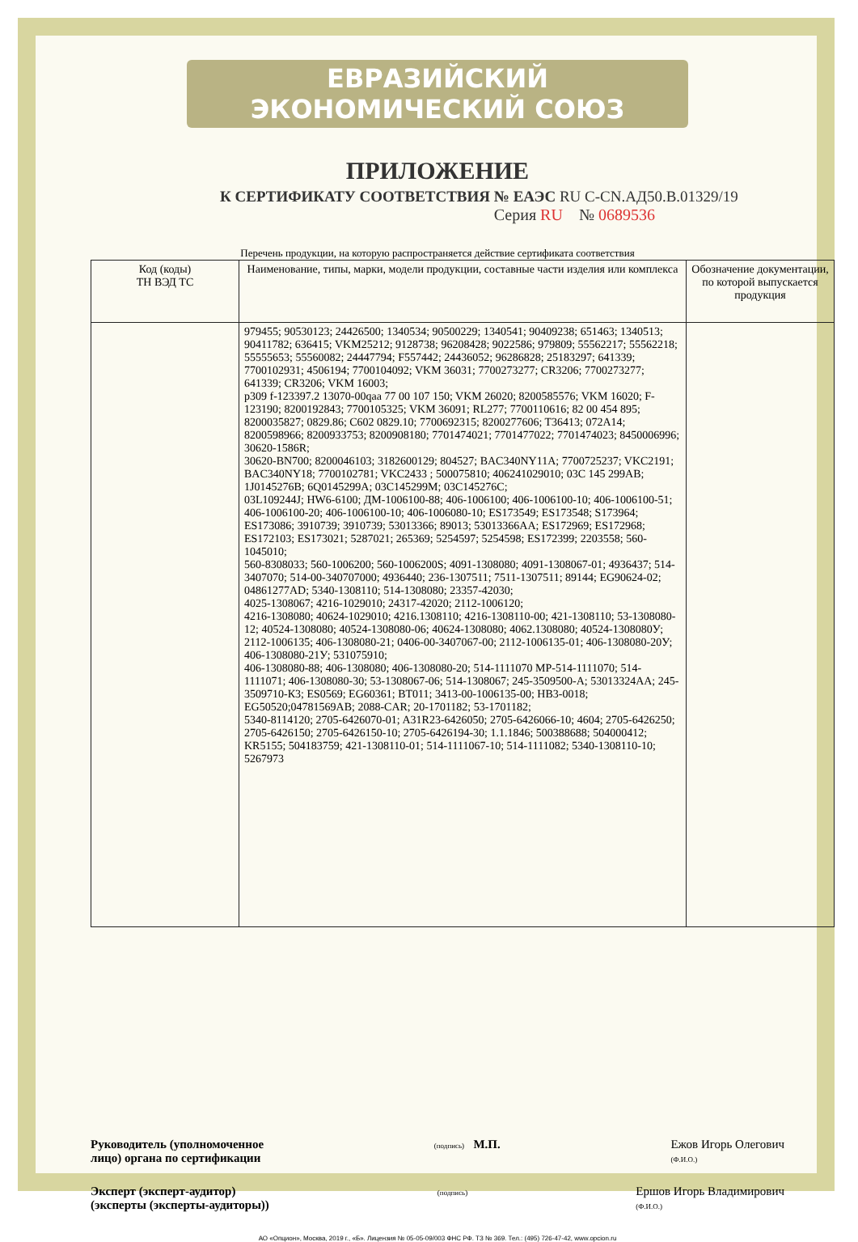ЕВРАЗИЙСКИЙ ЭКОНОМИЧЕСКИЙ СОЮЗ
ПРИЛОЖЕНИЕ
К СЕРТИФИКАТУ СООТВЕТСТВИЯ № ЕАЭС RU C-CN.АД50.В.01329/19
Серия RU № 0689536
Перечень продукции, на которую распространяется действие сертификата соответствия
| Код (коды) ТН ВЭД ТС | Наименование, типы, марки, модели продукции, составные части изделия или комплекса | Обозначение документации, по которой выпускается продукция |
| --- | --- | --- |
| | 979455; 90530123; 24426500; 1340534; 90500229; 1340541; 90409238; 651463; 1340513; 90411782; 636415; VKM25212; 9128738; 96208428; 9022586; 979809; 55562217; 55562218; 55555653; 55560082; 24447794; F557442; 24436052; 96286828; 25183297; 641339; 7700102931; 4506194; 7700104092; VKM 36031; 7700273277; CR3206; 7700273277; 641339; CR3206; VKM 16003; p309 f-123397.2 13070-00qaa 77 00 107 150; VKM 26020; 8200585576; VKM 16020; F-123190; 8200192843; 7700105325; VKM 36091; RL277; 7700110616; 82 00 454 895; 8200035827; 0829.86; C602 0829.10; 7700692315; 8200277606; T36413; 072A14; 8200598966; 8200933753; 8200908180; 7701474021; 7701477022; 7701474023; 8450006996; 30620-1586R; 30620-BN700; 8200046103; 3182600129; 804527; BAC340NY11A; 7700725237; VKC2191; BAC340NY18; 7700102781; VKC2433 ; 500075810; 406241029010; 03C 145 299AB; 1J0145276B; 6Q0145299A; 03C145299M; 03C145276C; 03L109244J; HW6-6100; ДМ-1006100-88; 406-1006100; 406-1006100-10; 406-1006100-51; 406-1006100-20; 406-1006100-10; 406-1006080-10; ES173549; ES173548; S173964; ES173086; 3910739; 3910739; 53013366; 89013; 53013366AA; ES172969; ES172968; ES172103; ES173021; 5287021; 265369; 5254597; 5254598; ES172399; 2203558; 560-1045010; 560-8308033; 560-1006200; 560-1006200S; 4091-1308080; 4091-1308067-01; 4936437; 514-3407070; 514-00-340707000; 4936440; 236-1307511; 7511-1307511; 89144; EG90624-02; 04861277AD; 5340-1308110; 514-1308080; 23357-42030; 4025-1308067; 4216-1029010; 24317-42020; 2112-1006120; 4216-1308080; 40624-1029010; 4216.1308110; 4216-1308110-00; 421-1308110; 53-1308080-12; 40524-1308080; 40524-1308080-06; 40624-1308080; 4062.1308080; 40524-1308080У; 2112-1006135; 406-1308080-21; 0406-00-3407067-00; 2112-1006135-01; 406-1308080-20У; 406-1308080-21У; 531075910; 406-1308080-88; 406-1308080; 406-1308080-20; 514-1111070 MP-514-1111070; 514-1111071; 406-1308080-30; 53-1308067-06; 514-1308067; 245-3509500-А; 53013324AA; 245-3509710-К3; ES0569; EG60361; BT011; 3413-00-1006135-00; HB3-0018; EG50520;04781569AB; 2088-CAR; 20-1701182; 53-1701182; 5340-8114120; 2705-6426070-01; A31R23-6426050; 2705-6426066-10; 4604; 2705-6426250; 2705-6426150; 2705-6426150-10; 2705-6426194-30; 1.1.1846; 500388688; 504000412; KR5155; 504183759; 421-1308110-01; 514-1111067-10; 514-1111082; 5340-1308110-10; 5267973 | |
Руководитель (уполномоченное
лицо) органа по сертификации (подпись) М.П. Ежов Игорь Олегович
(Ф.И.О.)
Эксперт (эксперт-аудитор)
(эксперты (эксперты-аудиторы)) (подпись) Ершов Игорь Владимирович
(Ф.И.О.)
АО «Опцион», Москва, 2019 г., «Б». Лицензия № 05-05-09/003 ФНС РФ. ТЗ № 369. Тел.: (495) 726-47-42, www.opcion.ru